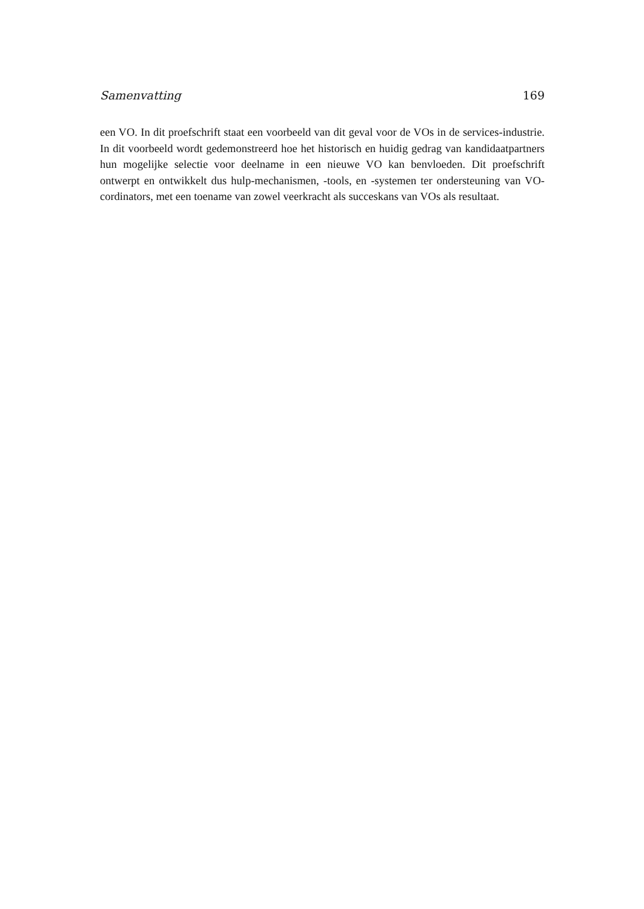Samenvatting 169
een VO. In dit proefschrift staat een voorbeeld van dit geval voor de VOs in de services-industrie. In dit voorbeeld wordt gedemonstreerd hoe het historisch en huidig gedrag van kandidaatpartners hun mogelijke selectie voor deelname in een nieuwe VO kan benvloeden. Dit proefschrift ontwerpt en ontwikkelt dus hulp-mechanismen, -tools, en -systemen ter ondersteuning van VO-cordinators, met een toename van zowel veerkracht als succeskans van VOs als resultaat.